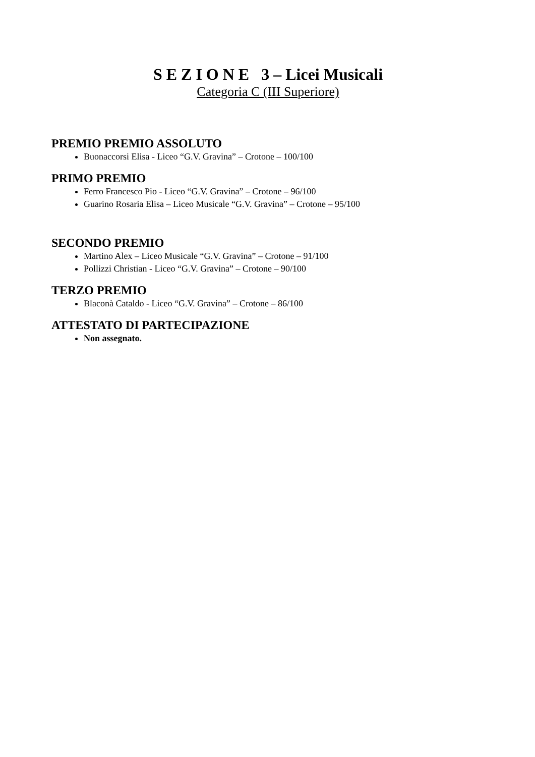S E Z I O N E 3 – Licei Musicali
Categoria C (III Superiore)
PREMIO PREMIO ASSOLUTO
Buonaccorsi Elisa - Liceo “G.V. Gravina” – Crotone – 100/100
PRIMO PREMIO
Ferro Francesco Pio - Liceo “G.V. Gravina” – Crotone – 96/100
Guarino Rosaria Elisa – Liceo Musicale “G.V. Gravina” – Crotone – 95/100
SECONDO PREMIO
Martino Alex – Liceo Musicale “G.V. Gravina” – Crotone – 91/100
Pollizzi Christian - Liceo “G.V. Gravina” – Crotone – 90/100
TERZO PREMIO
Blaconà Cataldo - Liceo “G.V. Gravina” – Crotone – 86/100
ATTESTATO DI PARTECIPAZIONE
Non assegnato.